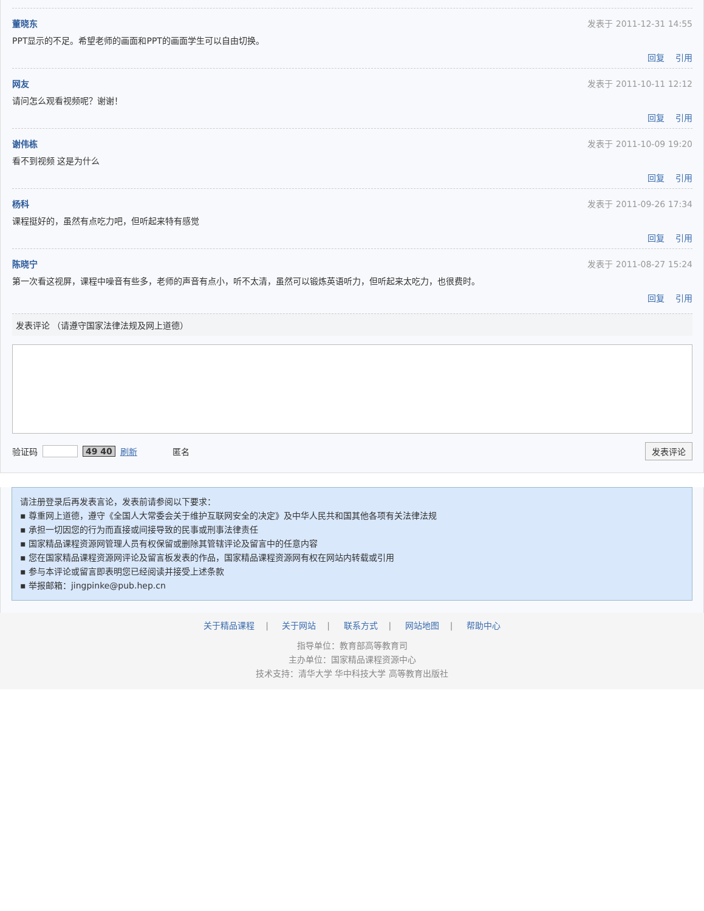董晓东 发表于 2011-12-31 14:55
PPT显示的不足。希望老师的画面和PPT的画面学生可以自由切换。
回复 引用
网友 发表于 2011-10-11 12:12
请问怎么观看视频呢？谢谢！
回复 引用
谢伟栋 发表于 2011-10-09 19:20
看不到视频 这是为什么
回复 引用
杨科 发表于 2011-09-26 17:34
课程挺好的，虽然有点吃力吧，但听起来特有感觉
回复 引用
陈晓宁 发表于 2011-08-27 15:24
第一次看这视屏，课程中噪音有些多，老师的声音有点小，听不太清，虽然可以锻炼英语听力，但听起来太吃力，也很费时。
回复 引用
发表评论 （请遵守国家法律法规及网上道德）
验证码 49 40 刷新 匿名 发表评论
请注册登录后再发表言论，发表前请参阅以下要求：
▪ 尊重网上道德，遵守《全国人大常委会关于维护互联网安全的决定》及中华人民共和国其他各项有关法律法规
▪ 承担一切因您的行为而直接或间接导致的民事或刑事法律责任
▪ 国家精品课程资源网管理人员有权保留或删除其管辖评论及留言中的任意内容
▪ 您在国家精品课程资源网评论及留言板发表的作品，国家精品课程资源网有权在网站内转载或引用
▪ 参与本评论或留言即表明您已经阅读并接受上述条款
▪ 举报邮箱：jingpinke@pub.hep.cn
关于精品课程 | 关于网站 | 联系方式 | 网站地图 | 帮助中心
指导单位：教育部高等教育司
主办单位：国家精品课程资源中心
技术支持：清华大学 华中科技大学 高等教育出版社